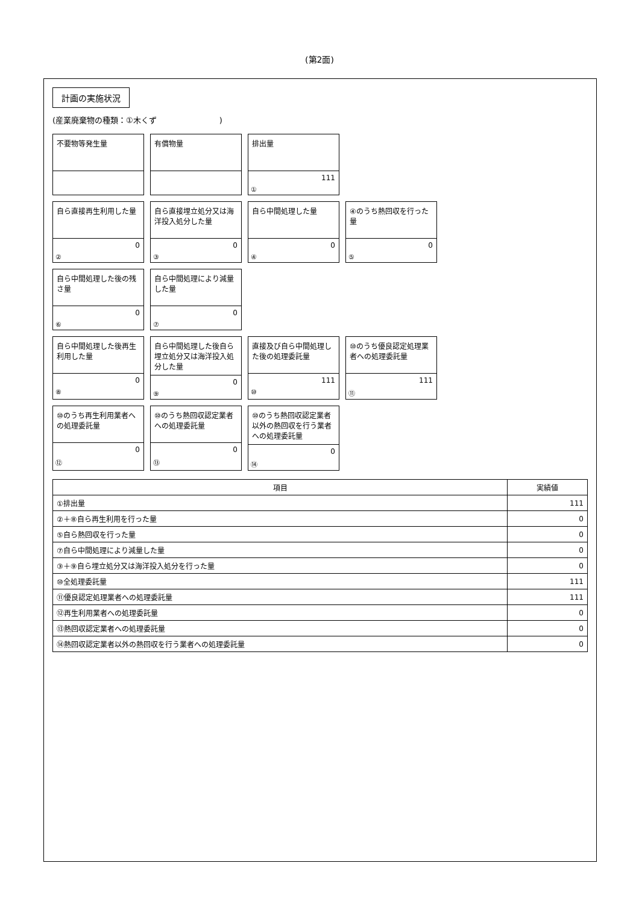(第2面)
計画の実施状況
(産業廃棄物の種類：①木くず　　　　　　　　)
不要物等発生量
有償物量
排出量
111
①
自ら直接再生利用した量
0
②
自ら直接埋立処分又は海洋投入処分した量
0
③
自ら中間処理した量
0
④
④のうち熱回収を行った量
0
⑤
自ら中間処理した後の残さ量
0
⑥
自ら中間処理により減量した量
0
⑦
自ら中間処理した後再生利用した量
0
⑧
自ら中間処理した後自ら埋立処分又は海洋投入処分した量
0
⑨
直接及び自ら中間処理した後の処理委託量
111
⑩
⑩のうち優良認定処理業者への処理委託量
111
⑪
⑩のうち再生利用業者への処理委託量
0
⑫
⑩のうち熱回収認定業者への処理委託量
0
⑬
⑩のうち熱回収認定業者以外の熱回収を行う業者への処理委託量
0
⑭
| 項目 | 実績値 |
| --- | --- |
| ①排出量 | 111 |
| ②＋⑧自ら再生利用を行った量 | 0 |
| ⑤自ら熱回収を行った量 | 0 |
| ⑦自ら中間処理により減量した量 | 0 |
| ③＋⑨自ら埋立処分又は海洋投入処分を行った量 | 0 |
| ⑩全処理委託量 | 111 |
| ⑪優良認定処理業者への処理委託量 | 111 |
| ⑫再生利用業者への処理委託量 | 0 |
| ⑬熱回収認定業者への処理委託量 | 0 |
| ⑭熱回収認定業者以外の熱回収を行う業者への処理委託量 | 0 |